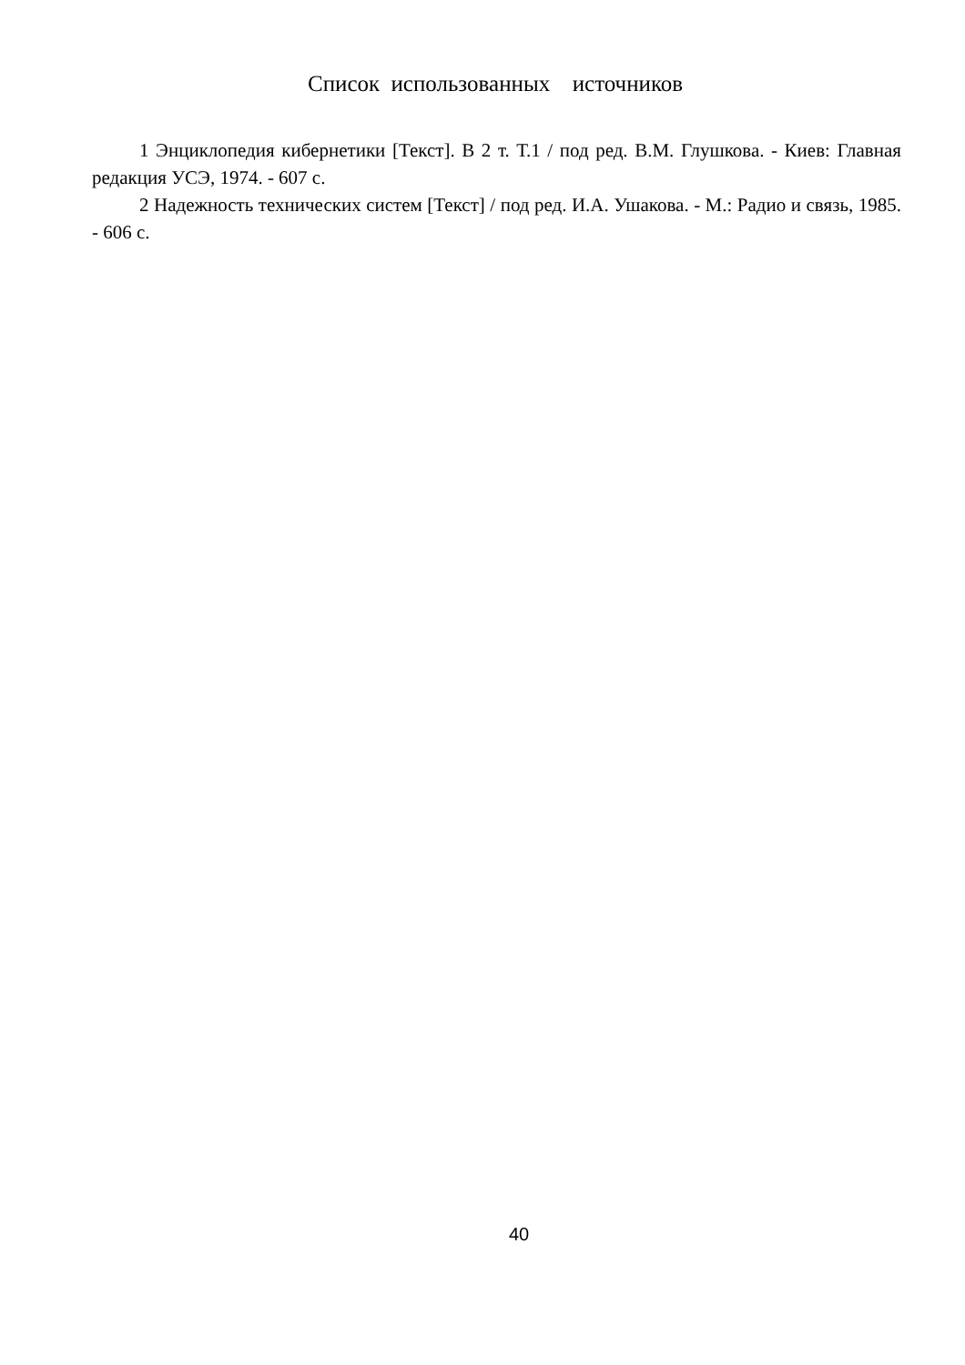Список использованных источников
1 Энциклопедия кибернетики [Текст]. В 2 т. Т.1 / под ред. В.М. Глушкова. - Киев: Главная редакция УСЭ, 1974. - 607 с.
2 Надежность технических систем [Текст] / под ред. И.А. Ушакова. - М.: Радио и связь, 1985. - 606 с.
40